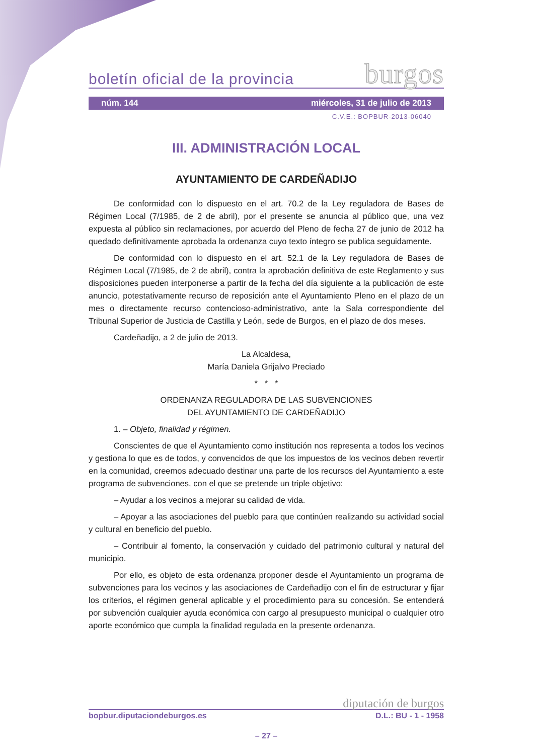boletín oficial de la provincia burgos
núm. 144 miércoles, 31 de julio de 2013
C.V.E.: BOPBUR-2013-06040
III. ADMINISTRACIÓN LOCAL
AYUNTAMIENTO DE CARDEÑADIJO
De conformidad con lo dispuesto en el art. 70.2 de la Ley reguladora de Bases de Régimen Local (7/1985, de 2 de abril), por el presente se anuncia al público que, una vez expuesta al público sin reclamaciones, por acuerdo del Pleno de fecha 27 de junio de 2012 ha quedado definitivamente aprobada la ordenanza cuyo texto íntegro se publica seguidamente.
De conformidad con lo dispuesto en el art. 52.1 de la Ley reguladora de Bases de Régimen Local (7/1985, de 2 de abril), contra la aprobación definitiva de este Reglamento y sus disposiciones pueden interponerse a partir de la fecha del día siguiente a la publicación de este anuncio, potestativamente recurso de reposición ante el Ayuntamiento Pleno en el plazo de un mes o directamente recurso contencioso-administrativo, ante la Sala correspondiente del Tribunal Superior de Justicia de Castilla y León, sede de Burgos, en el plazo de dos meses.
Cardeñadijo, a 2 de julio de 2013.
La Alcaldesa,
María Daniela Grijalvo Preciado
* * *
ORDENANZA REGULADORA DE LAS SUBVENCIONES
DEL AYUNTAMIENTO DE CARDEÑADIJO
1. – Objeto, finalidad y régimen.
Conscientes de que el Ayuntamiento como institución nos representa a todos los vecinos y gestiona lo que es de todos, y convencidos de que los impuestos de los vecinos deben revertir en la comunidad, creemos adecuado destinar una parte de los recursos del Ayuntamiento a este programa de subvenciones, con el que se pretende un triple objetivo:
– Ayudar a los vecinos a mejorar su calidad de vida.
– Apoyar a las asociaciones del pueblo para que continúen realizando su actividad social y cultural en beneficio del pueblo.
– Contribuir al fomento, la conservación y cuidado del patrimonio cultural y natural del municipio.
Por ello, es objeto de esta ordenanza proponer desde el Ayuntamiento un programa de subvenciones para los vecinos y las asociaciones de Cardeñadijo con el fin de estructurar y fijar los criterios, el régimen general aplicable y el procedimiento para su concesión. Se entenderá por subvención cualquier ayuda económica con cargo al presupuesto municipal o cualquier otro aporte económico que cumpla la finalidad regulada en la presente ordenanza.
diputación de burgos
bopbur.diputaciondeburgos.es D.L.: BU - 1 - 1958
– 27 –